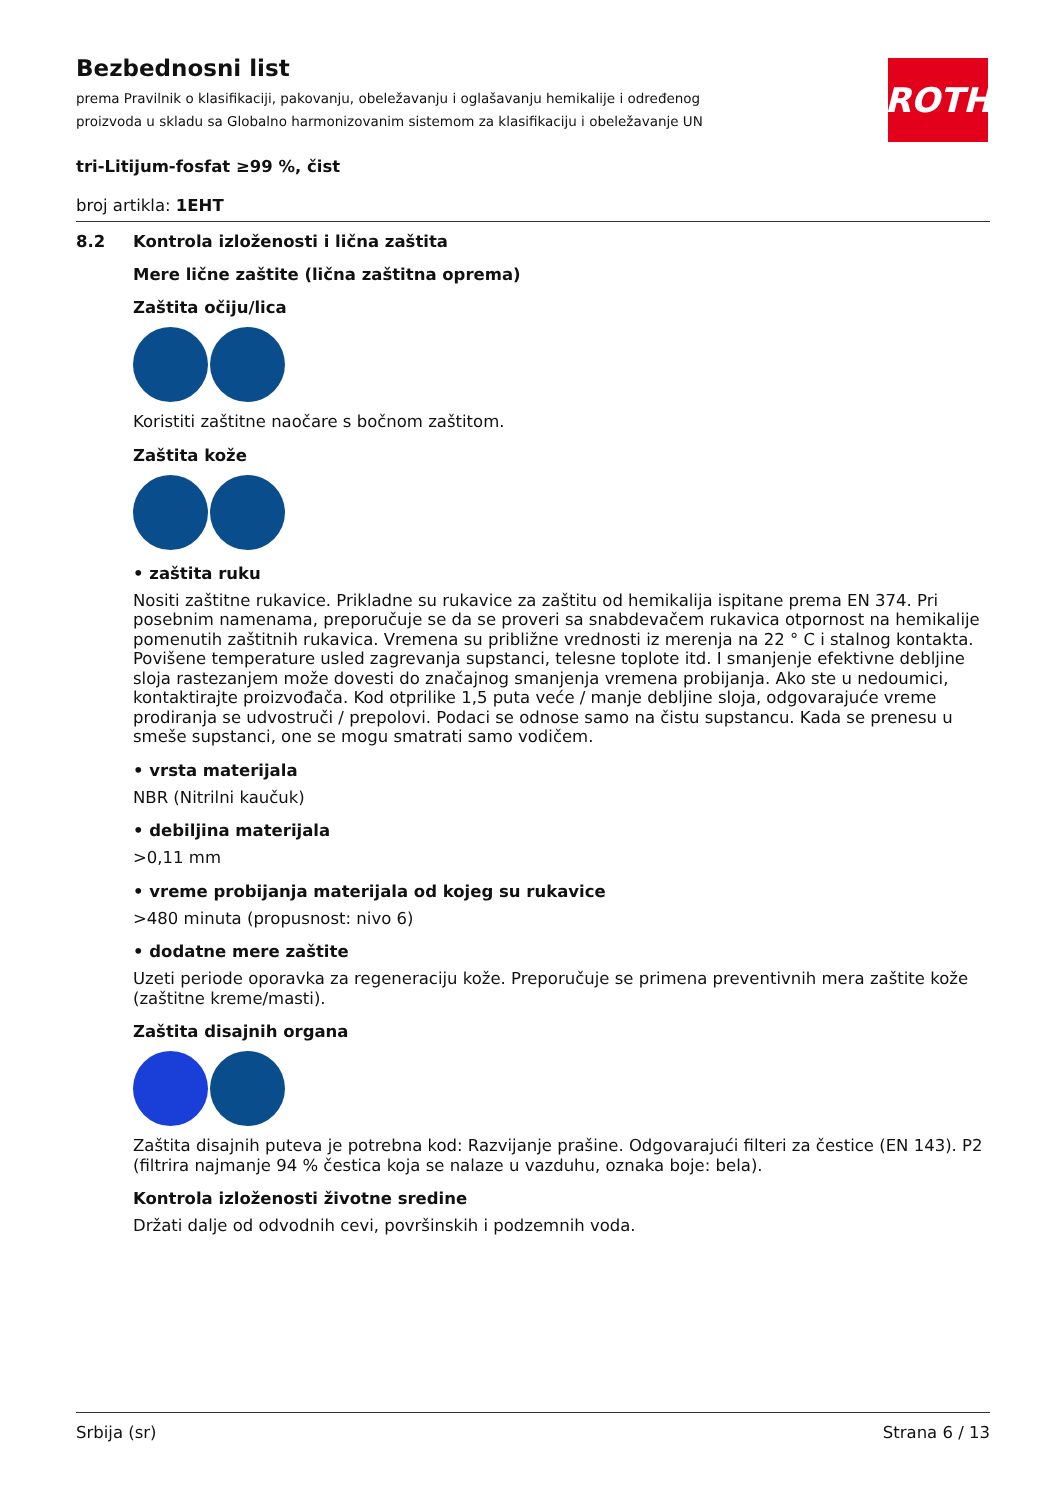ROTH
Bezbednosni list
prema Pravilnik o klasifikaciji, pakovanju, obeležavanju i oglašavanju hemikalije i određenog proizvoda u skladu sa Globalno harmonizovanim sistemom za klasifikaciju i obeležavanje UN
tri-Litijum-fosfat ≥99 %, čist
broj artikla: 1EHT
8.2 Kontrola izloženosti i lična zaštita
Mere lične zaštite (lična zaštitna oprema)
Zaštita očiju/lica
Koristiti zaštitne naočare s bočnom zaštitom.
Zaštita kože
• zaštita ruku
Nositi zaštitne rukavice. Prikladne su rukavice za zaštitu od hemikalija ispitane prema EN 374. Pri posebnim namenama, preporučuje se da se proveri sa snabdevačem rukavica otpornost na hemikalije pomenutih zaštitnih rukavica. Vremena su približne vrednosti iz merenja na 22 ° C i stalnog kontakta. Povišene temperature usled zagrevanja supstanci, telesne toplote itd. I smanjenje efektivne debljine sloja rastezanjem može dovesti do značajnog smanjenja vremena probijanja. Ako ste u nedoumici, kontaktirajte proizvođača. Kod otprilike 1,5 puta veće / manje debljine sloja, odgovarajuće vreme prodiranja se udvostruči / prepolovi. Podaci se odnose samo na čistu supstancu. Kada se prenesu u smeše supstanci, one se mogu smatrati samo vodičem.
• vrsta materijala
NBR (Nitrilni kaučuk)
• debiljina materijala
>0,11 mm
• vreme probijanja materijala od kojeg su rukavice
>480 minuta (propusnost: nivo 6)
• dodatne mere zaštite
Uzeti periode oporavka za regeneraciju kože. Preporučuje se primena preventivnih mera zaštite kože (zaštitne kreme/masti).
Zaštita disajnih organa
Zaštita disajnih puteva je potrebna kod: Razvijanje prašine. Odgovarajući filteri za čestice (EN 143). P2 (filtrira najmanje 94 % čestica koja se nalaze u vazduhu, oznaka boje: bela).
Kontrola izloženosti životne sredine
Držati dalje od odvodnih cevi, površinskih i podzemnih voda.
Srbija (sr) Strana 6 / 13